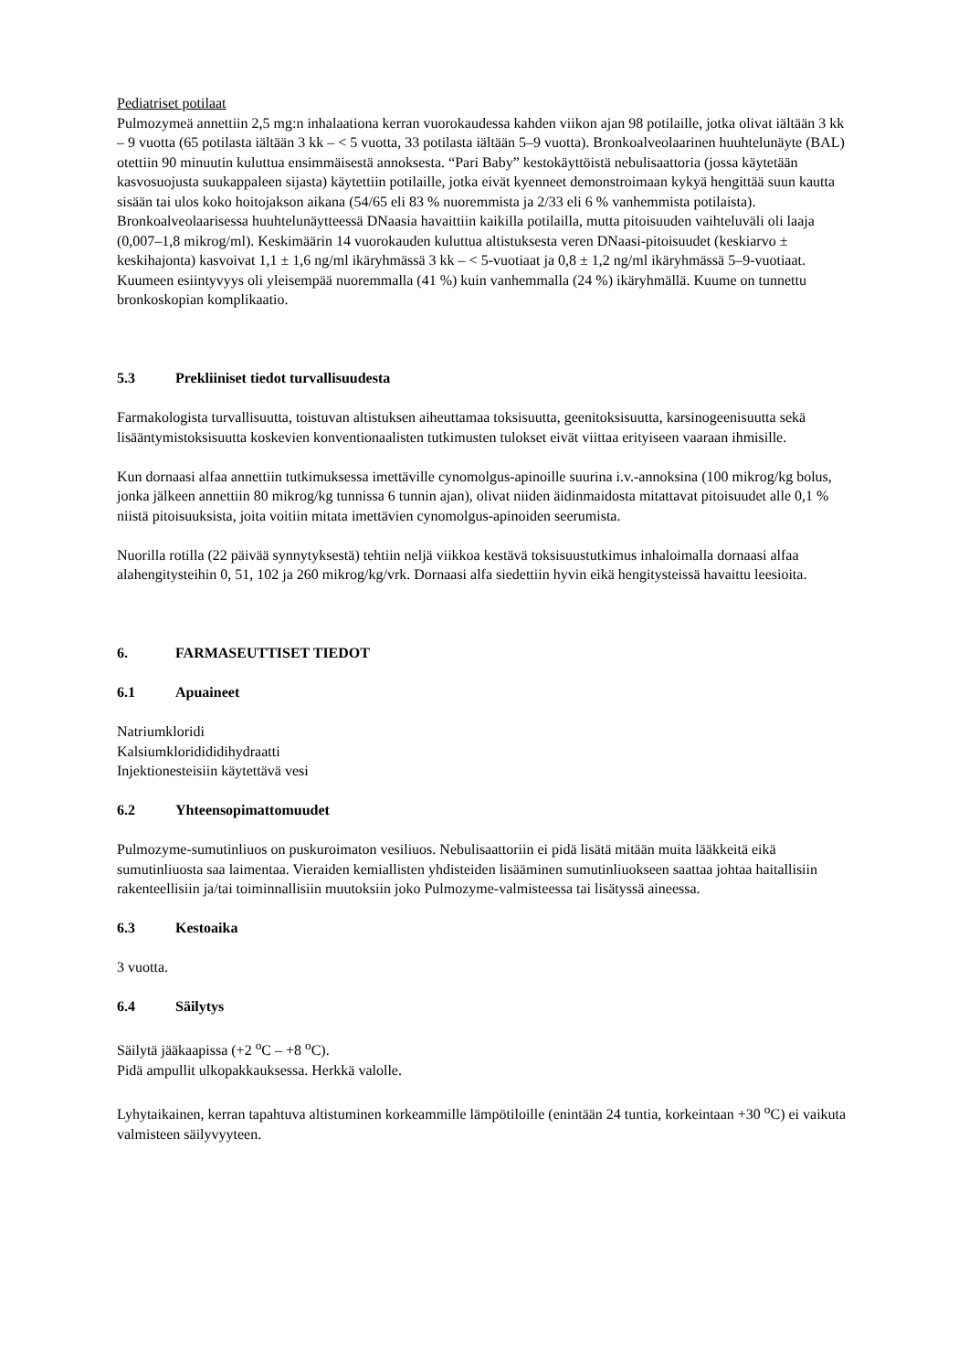Pediatriset potilaat
Pulmozymeä annettiin 2,5 mg:n inhalaationa kerran vuorokaudessa kahden viikon ajan 98 potilaille, jotka olivat iältään 3 kk – 9 vuotta (65 potilasta iältään 3 kk – < 5 vuotta, 33 potilasta iältään 5–9 vuotta). Bronkoalveolaarinen huuhtelunäyte (BAL) otettiin 90 minuutin kuluttua ensimmäisestä annoksesta. “Pari Baby” kestokäyttöistä nebulisaattoria (jossa käytetään kasvosuojusta suukappaleen sijasta) käytettiin potilaille, jotka eivät kyenneet demonstroimaan kykyä hengittää suun kautta sisään tai ulos koko hoitojakson aikana (54/65 eli 83 % nuoremmista ja 2/33 eli 6 % vanhemmista potilaista). Bronkoalveolaarisessa huuhtelunäytteessä DNaasia havaittiin kaikilla potilailla, mutta pitoisuuden vaihteluväli oli laaja (0,007–1,8 mikrog/ml). Keskimäärin 14 vuorokauden kuluttua altistuksesta veren DNaasi-pitoisuudet (keskiarvo ± keskihajonta) kasvoivat 1,1 ± 1,6 ng/ml ikäryhmässä 3 kk – < 5-vuotiaat ja 0,8 ± 1,2 ng/ml ikäryhmässä 5–9-vuotiaat. Kuumeen esiintyvyys oli yleisempää nuoremmalla (41 %) kuin vanhemmalla (24 %) ikäryhmällä. Kuume on tunnettu bronkoskopian komplikaatio.
5.3 Prekliiniset tiedot turvallisuudesta
Farmakologista turvallisuutta, toistuvan altistuksen aiheuttamaa toksisuutta, geenitoksisuutta, karsinogeenisuutta sekä lisääntymistoksisuutta koskevien konventionaalisten tutkimusten tulokset eivät viittaa erityiseen vaaraan ihmisille.
Kun dornaasi alfaa annettiin tutkimuksessa imettäville cynomolgus-apinoille suurina i.v.-annoksina (100 mikrog/kg bolus, jonka jälkeen annettiin 80 mikrog/kg tunnissa 6 tunnin ajan), olivat niiden äidinmaidosta mitattavat pitoisuudet alle 0,1 % niistä pitoisuuksista, joita voitiin mitata imettävien cynomolgus-apinoiden seerumista.
Nuorilla rotilla (22 päivää synnytyksestä) tehtiin neljä viikkoa kestävä toksisuustutkimus inhaloimalla dornaasi alfaa alahengitysteihin 0, 51, 102 ja 260 mikrog/kg/vrk. Dornaasi alfa siedettiin hyvin eikä hengitysteissä havaittu leesioita.
6. FARMASEUTTISET TIEDOT
6.1 Apuaineet
Natriumkloridi
Kalsiumkloridididihydraatti
Injektionesteisiin käytettävä vesi
6.2 Yhteensopimattomuudet
Pulmozyme-sumutinliuos on puskuroimaton vesiliuos. Nebulisaattoriin ei pidä lisätä mitään muita lääkkeitä eikä sumutinliuosta saa laimentaa. Vieraiden kemiallisten yhdisteiden lisääminen sumutinliuokseen saattaa johtaa haitallisiin rakenteellisiin ja/tai toiminnallisiin muutoksiin joko Pulmozyme-valmisteessa tai lisätyssä aineessa.
6.3 Kestoaika
3 vuotta.
6.4 Säilytys
Säilytä jääkaapissa (+2 <sup>o</sup>C – +8 <sup>o</sup>C).
Pidä ampullit ulkopakkauksessa. Herkkä valolle.
Lyhytaikainen, kerran tapahtuva altistuminen korkeammille lämpötiloille (enintään 24 tuntia, korkeintaan +30 <sup>o</sup>C) ei vaikuta valmisteen säilyvyyteen.